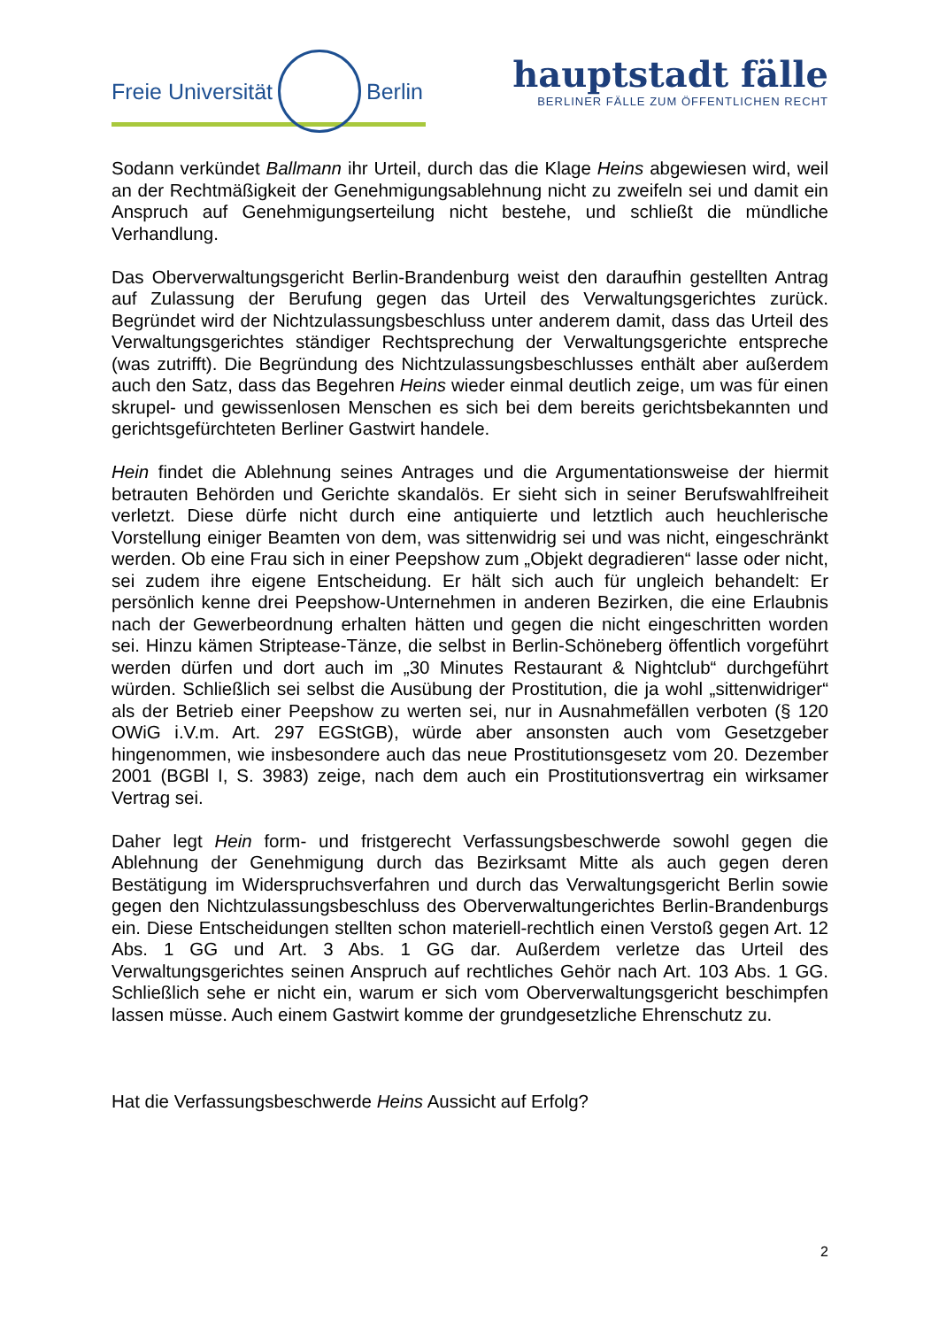Freie Universität Berlin
hauptstadt fälle
BERLINER FÄLLE ZUM ÖFFENTLICHEN RECHT
Sodann verkündet Ballmann ihr Urteil, durch das die Klage Heins abgewiesen wird, weil an der Rechtmäßigkeit der Genehmigungsablehnung nicht zu zweifeln sei und damit ein Anspruch auf Genehmigungserteilung nicht bestehe, und schließt die mündliche Verhandlung.
Das Oberverwaltungsgericht Berlin-Brandenburg weist den daraufhin gestellten Antrag auf Zulassung der Berufung gegen das Urteil des Verwaltungsgerichtes zurück. Begründet wird der Nichtzulassungsbeschluss unter anderem damit, dass das Urteil des Verwaltungsgerichtes ständiger Rechtsprechung der Verwaltungsgerichte entspreche (was zutrifft). Die Begründung des Nichtzulassungsbeschlusses enthält aber außerdem auch den Satz, dass das Begehren Heins wieder einmal deutlich zeige, um was für einen skrupel- und gewissenlosen Menschen es sich bei dem bereits gerichtsbekannten und gerichtsgefürchteten Berliner Gastwirt handele.
Hein findet die Ablehnung seines Antrages und die Argumentationsweise der hiermit betrauten Behörden und Gerichte skandalös. Er sieht sich in seiner Berufswahlfreiheit verletzt. Diese dürfe nicht durch eine antiquierte und letztlich auch heuchlerische Vorstellung einiger Beamten von dem, was sittenwidrig sei und was nicht, eingeschränkt werden. Ob eine Frau sich in einer Peepshow zum „Objekt degradieren“ lasse oder nicht, sei zudem ihre eigene Entscheidung. Er hält sich auch für ungleich behandelt: Er persönlich kenne drei Peepshow-Unternehmen in anderen Bezirken, die eine Erlaubnis nach der Gewerbeordnung erhalten hätten und gegen die nicht eingeschritten worden sei. Hinzu kämen Striptease-Tänze, die selbst in Berlin-Schöneberg öffentlich vorgeführt werden dürfen und dort auch im „30 Minutes Restaurant & Nightclub“ durchgeführt würden. Schließlich sei selbst die Ausübung der Prostitution, die ja wohl „sittenwidriger“ als der Betrieb einer Peepshow zu werten sei, nur in Ausnahmefällen verboten (§ 120 OWiG i.V.m. Art. 297 EGStGB), würde aber ansonsten auch vom Gesetzgeber hingenommen, wie insbesondere auch das neue Prostitutionsgesetz vom 20. Dezember 2001 (BGBl I, S. 3983) zeige, nach dem auch ein Prostitutionsvertrag ein wirksamer Vertrag sei.
Daher legt Hein form- und fristgerecht Verfassungsbeschwerde sowohl gegen die Ablehnung der Genehmigung durch das Bezirksamt Mitte als auch gegen deren Bestätigung im Widerspruchsverfahren und durch das Verwaltungsgericht Berlin sowie gegen den Nichtzulassungsbeschluss des Oberverwaltungerichtes Berlin-Brandenburgs ein. Diese Entscheidungen stellten schon materiell-rechtlich einen Verstoß gegen Art. 12 Abs. 1 GG und Art. 3 Abs. 1 GG dar. Außerdem verletze das Urteil des Verwaltungsgerichtes seinen Anspruch auf rechtliches Gehör nach Art. 103 Abs. 1 GG. Schließlich sehe er nicht ein, warum er sich vom Oberverwaltungsgericht beschimpfen lassen müsse. Auch einem Gastwirt komme der grundgesetzliche Ehrenschutz zu.
Hat die Verfassungsbeschwerde Heins Aussicht auf Erfolg?
2